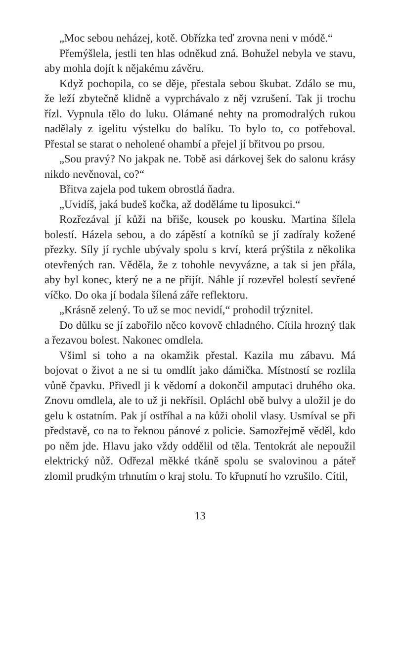„Moc sebou neházej, kotě. Obřízka teď zrovna neni v módě.“
Přemýšlela, jestli ten hlas odněkud zná. Bohužel nebyla ve stavu, aby mohla dojít k nějakému závěru.
Když pochopila, co se děje, přestala sebou škubat. Zdálo se mu, že leží zbytečně klidně a vyprchávalo z něj vzrušení. Tak ji trochu řízl. Vypnula tělo do luku. Olámané nehty na promodralých rukou nadělaly z igelitu výstelku do balíku. To bylo to, co potřeboval. Přestal se starat o neholené ohambí a přejel jí břitvou po prsou.
„Sou pravý? No jakpak ne. Tobě asi dárkovej šek do salonu krásy nikdo nevěnoval, co?“
Břitva zajela pod tukem obrostlá ňadra.
„Uvidíš, jaká budeš kočka, až doděláme tu liposukci.“
Rozřezával jí kůži na břiše, kousek po kousku. Martina šílela bolestí. Házela sebou, a do zápěstí a kotníků se jí zadíraly kožené přezky. Síly jí rychle ubývaly spolu s krví, která prýštila z několika otevřených ran. Věděla, že z tohohle nevyvázne, a tak si jen přála, aby byl konec, který ne a ne přijít. Náhle jí rozevřel bolestí sevřené víčko. Do oka jí bodala šílená záře reflektoru.
„Krásně zelený. To už se moc nevidí,“ prohodil trýznitel.
Do důlku se jí zabořilo něco kovově chladného. Cítila hrozný tlak a řezavou bolest. Nakonec omdlela.
Všiml si toho a na okamžik přestal. Kazila mu zábavu. Má bojovat o život a ne si tu omdlít jako dámička. Místností se rozlila vůně čpavku. Přivedl ji k vědomí a dokončil amputaci druhého oka. Znovu omdlela, ale to už ji nekřísil. Opláchl obě bulvy a uložil je do gelu k ostatním. Pak jí ostříhal a na kůži oholil vlasy. Usmíval se při představě, co na to řeknou pánové z policie. Samozřejmě věděl, kdo po něm jde. Hlavu jako vždy oddělil od těla. Tentokrát ale nepoužil elektrický nůž. Odřezal měkké tkáně spolu se svalovinou a páteř zlomil prudkým trhnutím o kraj stolu. To křupnutí ho vzrušilo. Cítil,
13